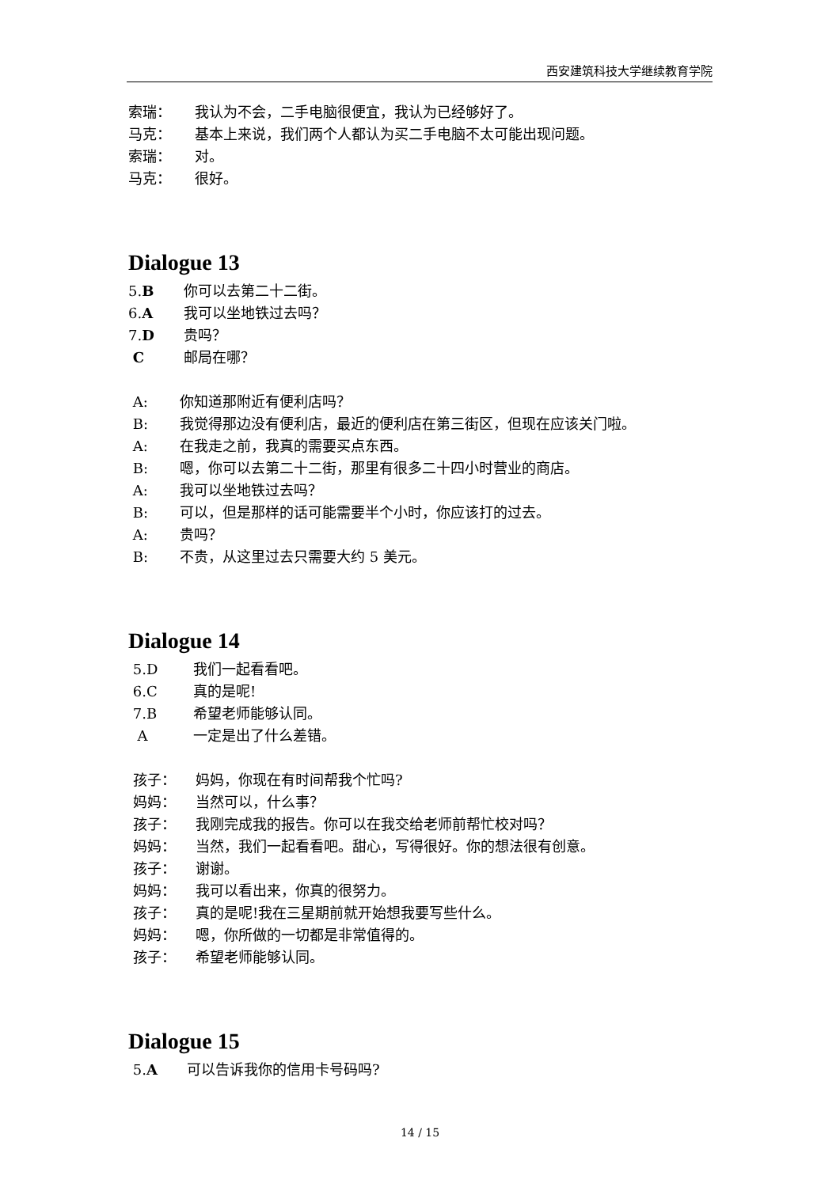西安建筑科技大学继续教育学院
索瑞： 我认为不会，二手电脑很便宜，我认为已经够好了。
马克： 基本上来说，我们两个人都认为买二手电脑不太可能出现问题。
索瑞： 对。
马克： 很好。
Dialogue 13
5.B 你可以去第二十二街。
6.A 我可以坐地铁过去吗？
7.D 贵吗？
C邮局在哪？
A: 你知道那附近有便利店吗？
B: 我觉得那边没有便利店，最近的便利店在第三街区，但现在应该关门啦。
A: 在我走之前，我真的需要买点东西。
B: 嗯，你可以去第二十二街，那里有很多二十四小时营业的商店。
A: 我可以坐地铁过去吗？
B: 可以，但是那样的话可能需要半个小时，你应该打的过去。
A: 贵吗？
B: 不贵，从这里过去只需要大约 5 美元。
Dialogue 14
5.D 我们一起看看吧。
6.C 真的是呢!
7.B 希望老师能够认同。
A一定是出了什么差错。
孩子： 妈妈，你现在有时间帮我个忙吗?
妈妈： 当然可以，什么事？
孩子： 我刚完成我的报告。你可以在我交给老师前帮忙校对吗？
妈妈： 当然，我们一起看看吧。甜心，写得很好。你的想法很有创意。
孩子： 谢谢。
妈妈： 我可以看出来，你真的很努力。
孩子： 真的是呢!我在三星期前就开始想我要写些什么。
妈妈： 嗯，你所做的一切都是非常值得的。
孩子： 希望老师能够认同。
Dialogue 15
5.A 可以告诉我你的信用卡号码吗?
14 / 15